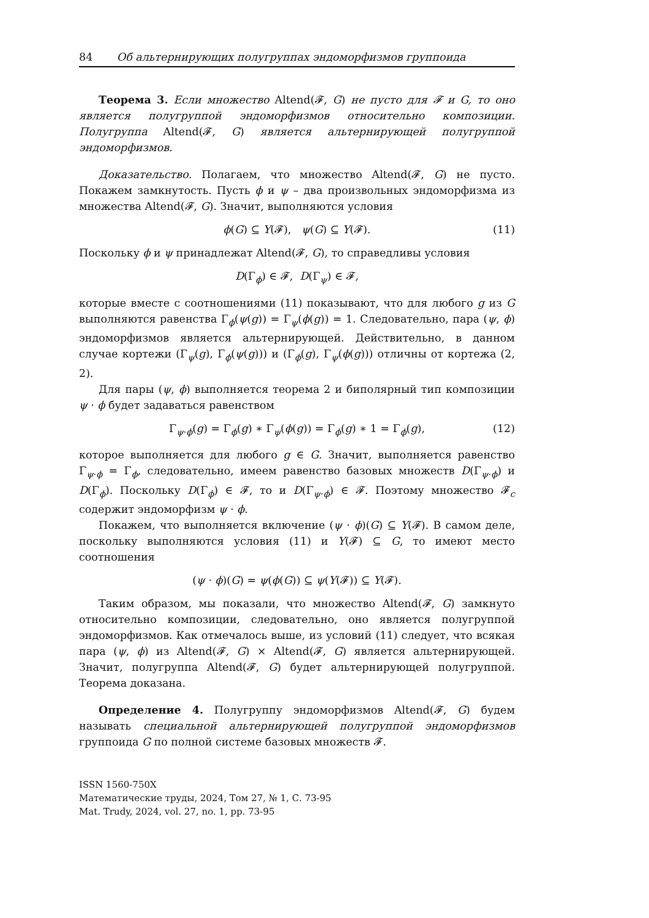84 Об альтернирующих полугруппах эндоморфизмов группоида
Теорема 3. Если множество Altend(𝓕, G) не пусто для 𝓕 и G, то оно является полугруппой эндоморфизмов относительно композиции. Полугруппа Altend(𝓕, G) является альтернирующей полугруппой эндоморфизмов.
Доказательство. Полагаем, что множество Altend(𝓕, G) не пусто. Покажем замкнутость. Пусть ϕ и ψ – два произвольных эндоморфизма из множества Altend(𝓕, G). Значит, выполняются условия
ϕ(G) ⊆ Y(𝓕), ψ(G) ⊆ Y(𝓕). (11)
Поскольку ϕ и ψ принадлежат Altend(𝓕, G), то справедливы условия
D(Γ<sub>ϕ</sub>) ∈ 𝓕, D(Γ<sub>ψ</sub>) ∈ 𝓕,
которые вместе с соотношениями (11) показывают, что для любого g из G выполняются равенства Γ<sub>ϕ</sub>(ψ(g)) = Γ<sub>ψ</sub>(ϕ(g)) = 1. Следовательно, пара (ψ, ϕ) эндоморфизмов является альтернирующей. Действительно, в данном случае кортежи (Γ<sub>ψ</sub>(g), Γ<sub>ϕ</sub>(ψ(g))) и (Γ<sub>ϕ</sub>(g), Γ<sub>ψ</sub>(ϕ(g))) отличны от кортежа (2, 2).
Для пары (ψ, ϕ) выполняется теорема 2 и биполярный тип композиции ψ · ϕ будет задаваться равенством
Γ<sub>ψ·ϕ</sub>(g) = Γ<sub>ϕ</sub>(g) ∗ Γ<sub>ψ</sub>(ϕ(g)) = Γ<sub>ϕ</sub>(g) ∗ 1 = Γ<sub>ϕ</sub>(g), (12)
которое выполняется для любого g ∈ G. Значит, выполняется равенство Γ<sub>ψ·ϕ</sub> = Γ<sub>ϕ</sub>, следовательно, имеем равенство базовых множеств D(Γ<sub>ψ·ϕ</sub>) и D(Γ<sub>ϕ</sub>). Поскольку D(Γ<sub>ϕ</sub>) ∈ 𝓕, то и D(Γ<sub>ψ·ϕ</sub>) ∈ 𝓕. Поэтому множество 𝓕<sub>c</sub> содержит эндоморфизм ψ · ϕ.
Покажем, что выполняется включение (ψ · ϕ)(G) ⊆ Y(𝓕). В самом деле, поскольку выполняются условия (11) и Y(𝓕) ⊆ G, то имеют место соотношения
(ψ · ϕ)(G) = ψ(ϕ(G)) ⊆ ψ(Y(𝓕)) ⊆ Y(𝓕).
Таким образом, мы показали, что множество Altend(𝓕, G) замкнуто относительно композиции, следовательно, оно является полугруппой эндоморфизмов. Как отмечалось выше, из условий (11) следует, что всякая пара (ψ, ϕ) из Altend(𝓕, G) × Altend(𝓕, G) является альтернирующей. Значит, полугруппа Altend(𝓕, G) будет альтернирующей полугруппой. Теорема доказана.
Определение 4. Полугруппу эндоморфизмов Altend(𝓕, G) будем называть специальной альтернирующей полугруппой эндоморфизмов группоида G по полной системе базовых множеств 𝓕.
ISSN 1560-750X
Математические труды, 2024, Том 27, № 1, С. 73-95
Mat. Trudy, 2024, vol. 27, no. 1, pp. 73-95